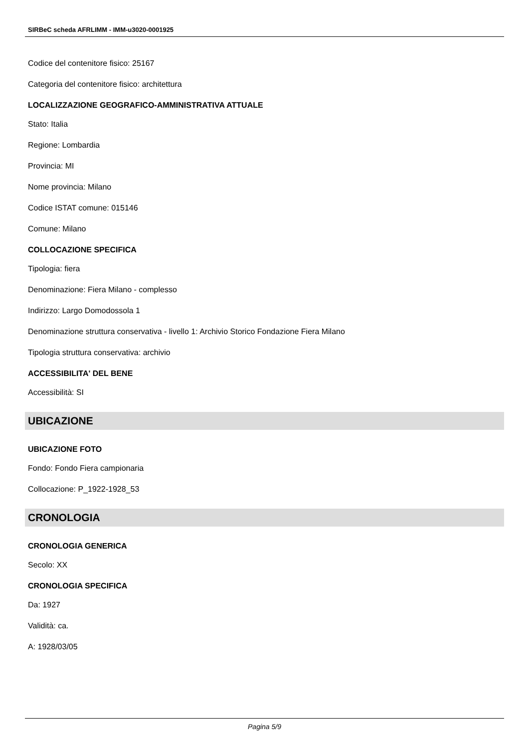SIRBeC scheda AFRLIMM - IMM-u3020-0001925
Codice del contenitore fisico: 25167
Categoria del contenitore fisico: architettura
LOCALIZZAZIONE GEOGRAFICO-AMMINISTRATIVA ATTUALE
Stato: Italia
Regione: Lombardia
Provincia: MI
Nome provincia: Milano
Codice ISTAT comune: 015146
Comune: Milano
COLLOCAZIONE SPECIFICA
Tipologia: fiera
Denominazione: Fiera Milano - complesso
Indirizzo: Largo Domodossola 1
Denominazione struttura conservativa - livello 1: Archivio Storico Fondazione Fiera Milano
Tipologia struttura conservativa: archivio
ACCESSIBILITA' DEL BENE
Accessibilità: SI
UBICAZIONE
UBICAZIONE FOTO
Fondo: Fondo Fiera campionaria
Collocazione: P_1922-1928_53
CRONOLOGIA
CRONOLOGIA GENERICA
Secolo: XX
CRONOLOGIA SPECIFICA
Da: 1927
Validità: ca.
A: 1928/03/05
Pagina 5/9